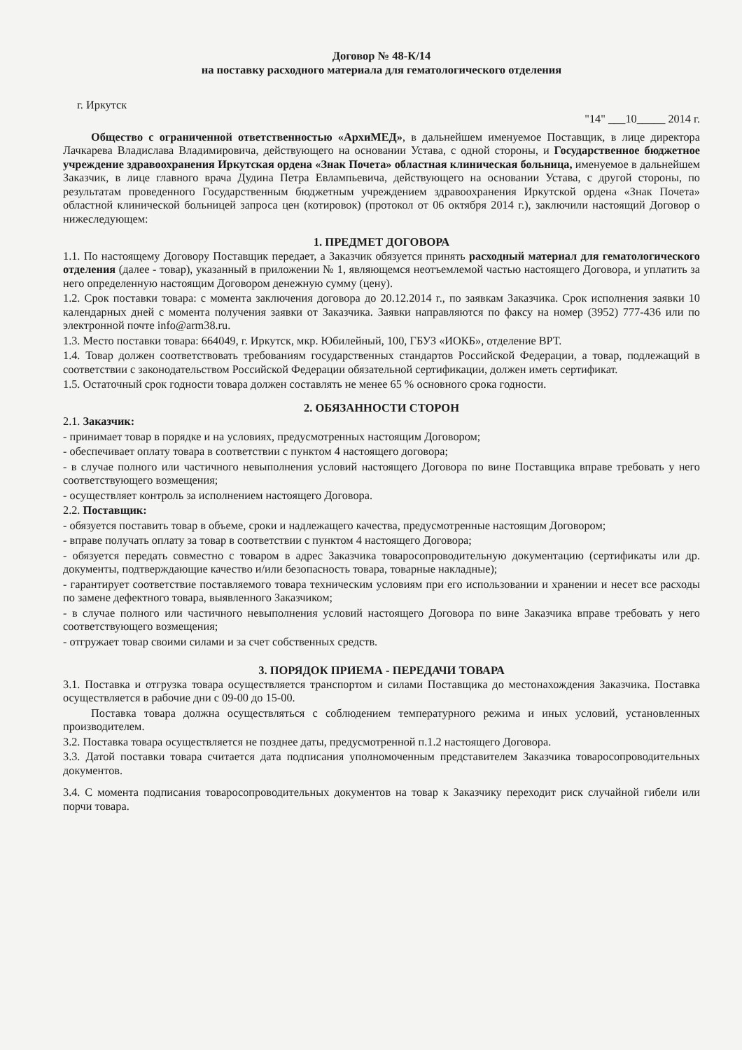Договор № 48-К/14
на поставку расходного материала для гематологического отделения
г. Иркутск "14" ___10_____ 2014 г.
Общество с ограниченной ответственностью «АрхиМЕД», в дальнейшем именуемое Поставщик, в лице директора Лачкарева Владислава Владимировича, действующего на основании Устава, с одной стороны, и Государственное бюджетное учреждение здравоохранения Иркутская ордена «Знак Почета» областная клиническая больница, именуемое в дальнейшем Заказчик, в лице главного врача Дудина Петра Евлампьевича, действующего на основании Устава, с другой стороны, по результатам проведенного Государственным бюджетным учреждением здравоохранения Иркутской ордена «Знак Почета» областной клинической больницей запроса цен (котировок) (протокол от 06 октября 2014 г.), заключили настоящий Договор о нижеследующем:
1. ПРЕДМЕТ ДОГОВОРА
1.1. По настоящему Договору Поставщик передает, а Заказчик обязуется принять расходный материал для гематологического отделения (далее - товар), указанный в приложении № 1, являющемся неотъемлемой частью настоящего Договора, и уплатить за него определенную настоящим Договором денежную сумму (цену).
1.2. Срок поставки товара: с момента заключения договора до 20.12.2014 г., по заявкам Заказчика. Срок исполнения заявки 10 календарных дней с момента получения заявки от Заказчика. Заявки направляются по факсу на номер (3952) 777-436 или по электронной почте info@arm38.ru.
1.3. Место поставки товара: 664049, г. Иркутск, мкр. Юбилейный, 100, ГБУЗ «ИОКБ», отделение ВРТ.
1.4. Товар должен соответствовать требованиям государственных стандартов Российской Федерации, а товар, подлежащий в соответствии с законодательством Российской Федерации обязательной сертификации, должен иметь сертификат.
1.5. Остаточный срок годности товара должен составлять не менее 65 % основного срока годности.
2. ОБЯЗАННОСТИ СТОРОН
2.1. Заказчик:
- принимает товар в порядке и на условиях, предусмотренных настоящим Договором;
- обеспечивает оплату товара в соответствии с пунктом 4 настоящего договора;
- в случае полного или частичного невыполнения условий настоящего Договора по вине Поставщика вправе требовать у него соответствующего возмещения;
- осуществляет контроль за исполнением настоящего Договора.
2.2. Поставщик:
- обязуется поставить товар в объеме, сроки и надлежащего качества, предусмотренные настоящим Договором;
- вправе получать оплату за товар в соответствии с пунктом 4 настоящего Договора;
- обязуется передать совместно с товаром в адрес Заказчика товаросопроводительную документацию (сертификаты или др. документы, подтверждающие качество и/или безопасность товара, товарные накладные);
- гарантирует соответствие поставляемого товара техническим условиям при его использовании и хранении и несет все расходы по замене дефектного товара, выявленного Заказчиком;
- в случае полного или частичного невыполнения условий настоящего Договора по вине Заказчика вправе требовать у него соответствующего возмещения;
- отгружает товар своими силами и за счет собственных средств.
3. ПОРЯДОК ПРИЕМА - ПЕРЕДАЧИ ТОВАРА
3.1. Поставка и отгрузка товара осуществляется транспортом и силами Поставщика до местонахождения Заказчика. Поставка осуществляется в рабочие дни с 09-00 до 15-00.
Поставка товара должна осуществляться с соблюдением температурного режима и иных условий, установленных производителем.
3.2. Поставка товара осуществляется не позднее даты, предусмотренной п.1.2 настоящего Договора.
3.3. Датой поставки товара считается дата подписания уполномоченным представителем Заказчика товаросопроводительных документов.
3.4. С момента подписания товаросопроводительных документов на товар к Заказчику переходит риск случайной гибели или порчи товара.